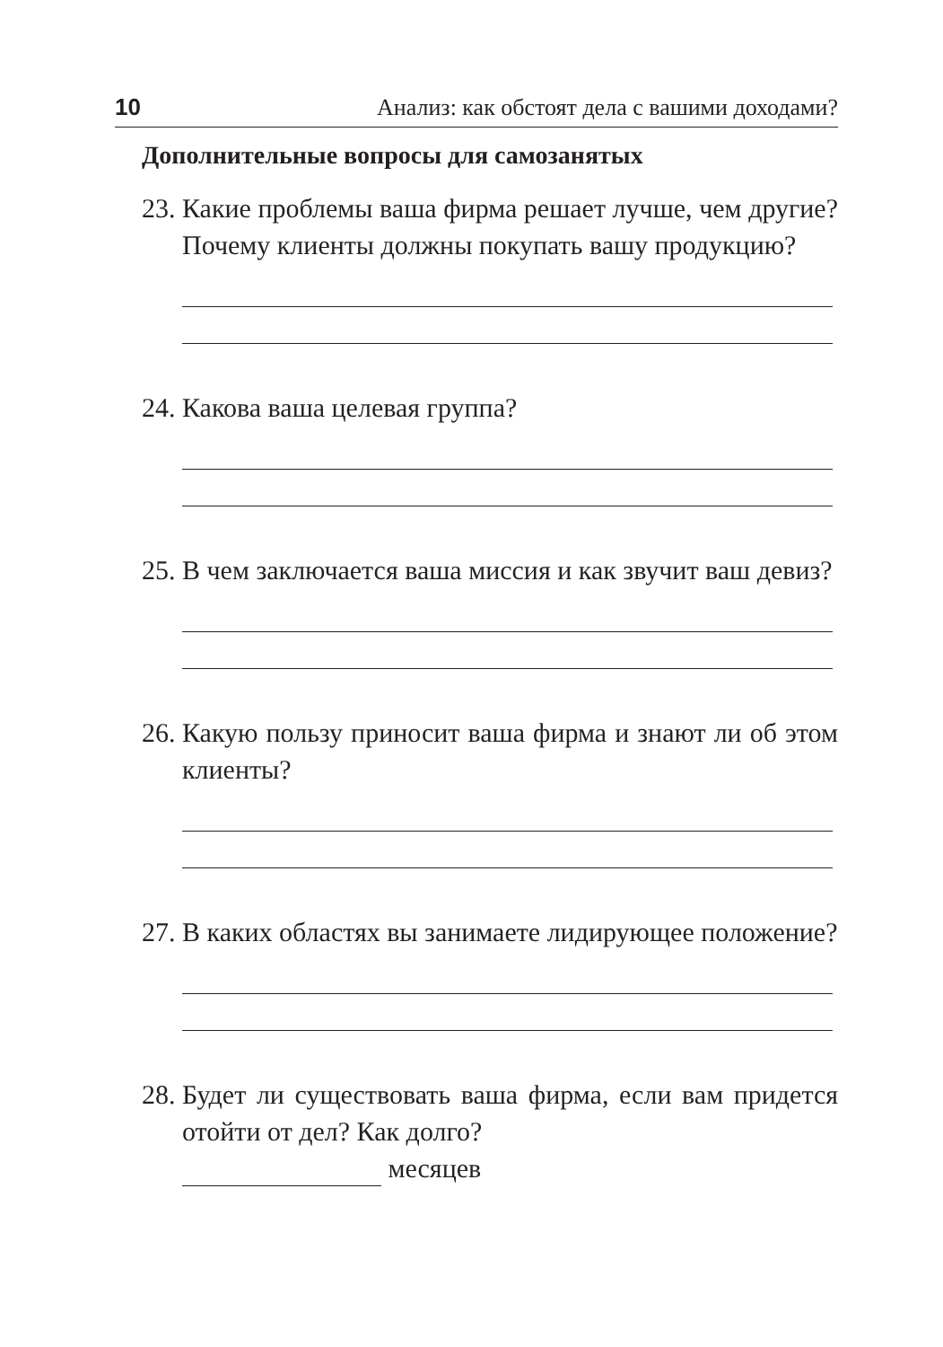10 Анализ: как обстоят дела с вашими доходами?
Дополнительные вопросы для самозанятых
23. Какие проблемы ваша фирма решает лучше, чем другие? Почему клиенты должны покупать вашу продукцию?
24. Какова ваша целевая группа?
25. В чем заключается ваша миссия и как звучит ваш девиз?
26. Какую пользу приносит ваша фирма и знают ли об этом клиенты?
27. В каких областях вы занимаете лидирующее положение?
28. Будет ли существовать ваша фирма, если вам придется отойти от дел? Как долго?
месяцев